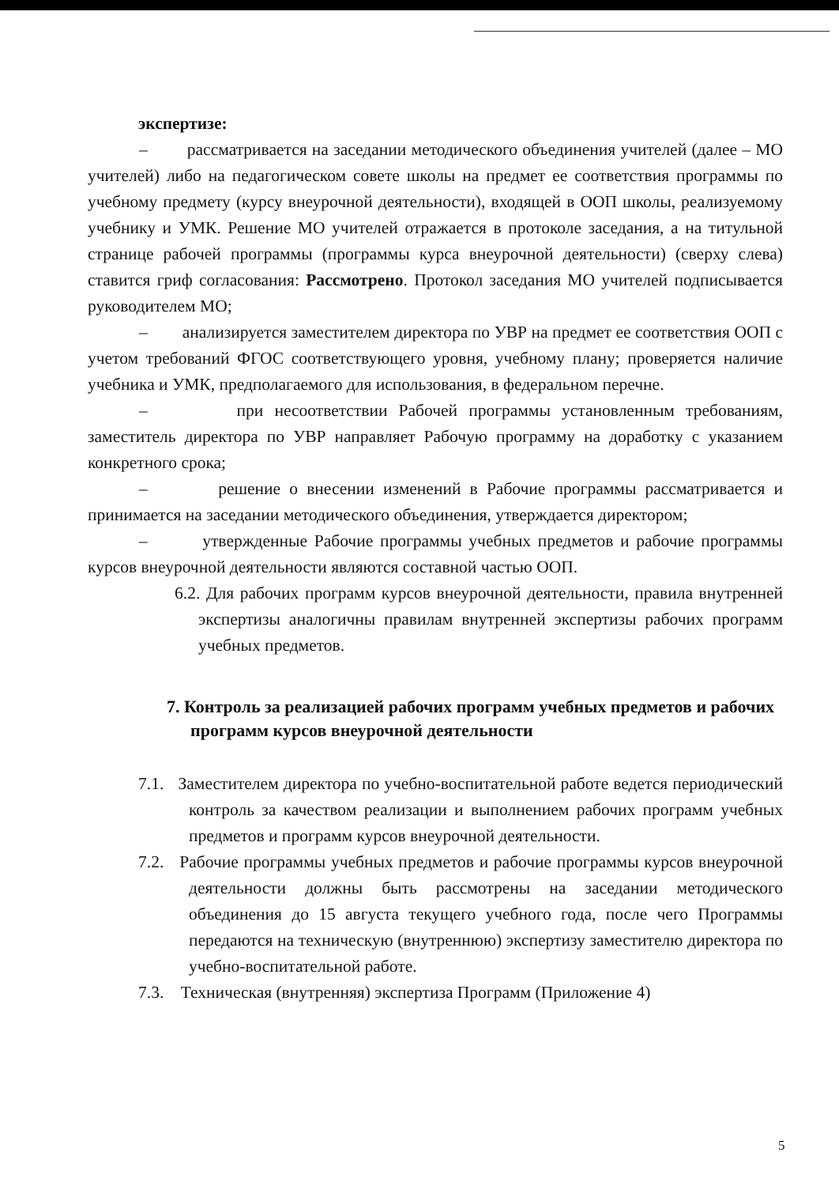экспертизе:
– рассматривается на заседании методического объединения учителей (далее – МО учителей) либо на педагогическом совете школы на предмет ее соответствия программы по учебному предмету (курсу внеурочной деятельности), входящей в ООП школы, реализуемому учебнику и УМК. Решение МО учителей отражается в протоколе заседания, а на титульной странице рабочей программы (программы курса внеурочной деятельности) (сверху слева) ставится гриф согласования: Рассмотрено. Протокол заседания МО учителей подписывается руководителем МО;
– анализируется заместителем директора по УВР на предмет ее соответствия ООП с учетом требований ФГОС соответствующего уровня, учебному плану; проверяется наличие учебника и УМК, предполагаемого для использования, в федеральном перечне.
– при несоответствии Рабочей программы установленным требованиям, заместитель директора по УВР направляет Рабочую программу на доработку с указанием конкретного срока;
– решение о внесении изменений в Рабочие программы рассматривается и принимается на заседании методического объединения, утверждается директором;
– утвержденные Рабочие программы учебных предметов и рабочие программы курсов внеурочной деятельности являются составной частью ООП.
6.2. Для рабочих программ курсов внеурочной деятельности, правила внутренней экспертизы аналогичны правилам внутренней экспертизы рабочих программ учебных предметов.
7. Контроль за реализацией рабочих программ учебных предметов и рабочих программ курсов внеурочной деятельности
7.1. Заместителем директора по учебно-воспитательной работе ведется периодический контроль за качеством реализации и выполнением рабочих программ учебных предметов и программ курсов внеурочной деятельности.
7.2. Рабочие программы учебных предметов и рабочие программы курсов внеурочной деятельности должны быть рассмотрены на заседании методического объединения до 15 августа текущего учебного года, после чего Программы передаются на техническую (внутреннюю) экспертизу заместителю директора по учебно-воспитательной работе.
7.3. Техническая (внутренняя) экспертиза Программ (Приложение 4)
5